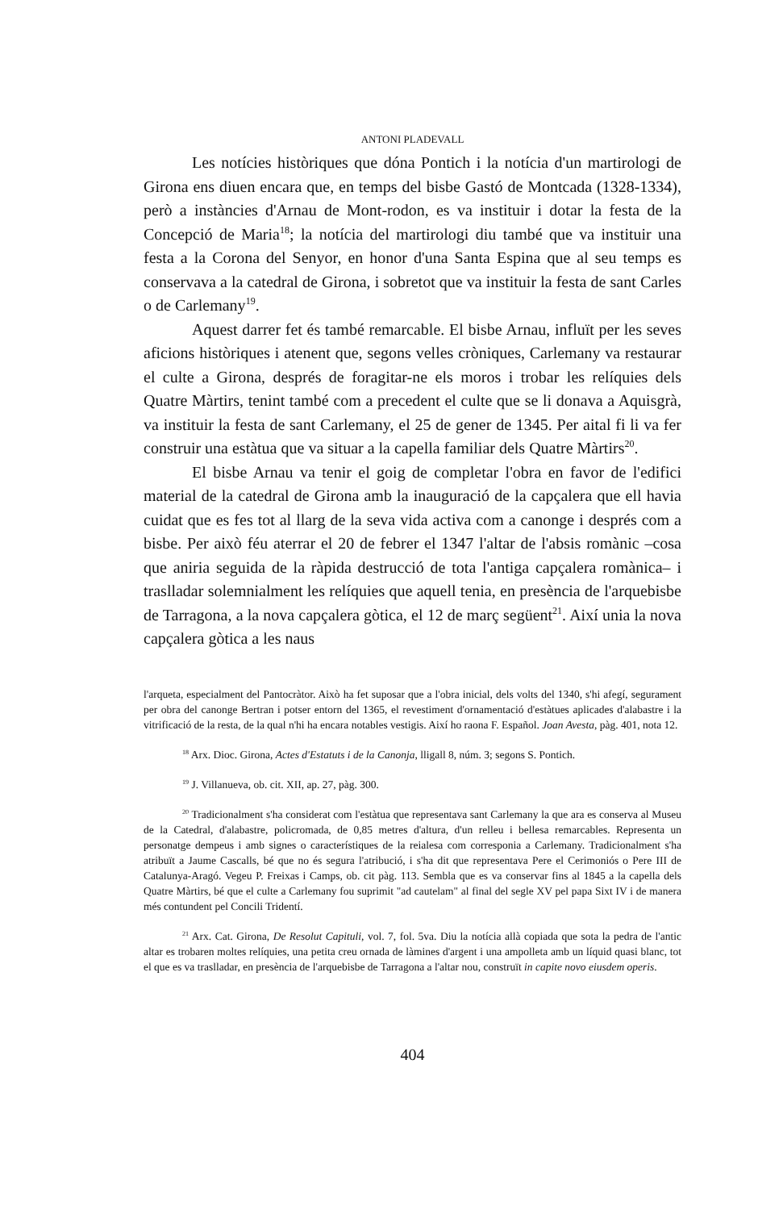ANTONI PLADEVALL
Les notícies històriques que dóna Pontich i la notícia d'un martirologi de Girona ens diuen encara que, en temps del bisbe Gastó de Montcada (1328-1334), però a instàncies d'Arnau de Mont-rodon, es va instituir i dotar la festa de la Concepció de Maria<sup>18</sup>; la notícia del martirologi diu també que va instituir una festa a la Corona del Senyor, en honor d'una Santa Espina que al seu temps es conservava a la catedral de Girona, i sobretot que va instituir la festa de sant Carles o de Carlemany<sup>19</sup>.
Aquest darrer fet és també remarcable. El bisbe Arnau, influït per les seves aficions històriques i atenent que, segons velles cròniques, Carlemany va restaurar el culte a Girona, després de foragitar-ne els moros i trobar les relíquies dels Quatre Màrtirs, tenint també com a precedent el culte que se li donava a Aquisgrà, va instituir la festa de sant Carlemany, el 25 de gener de 1345. Per aital fi li va fer construir una estàtua que va situar a la capella familiar dels Quatre Màrtirs<sup>20</sup>.
El bisbe Arnau va tenir el goig de completar l'obra en favor de l'edifici material de la catedral de Girona amb la inauguració de la capçalera que ell havia cuidat que es fes tot al llarg de la seva vida activa com a canonge i després com a bisbe. Per això féu aterrar el 20 de febrer el 1347 l'altar de l'absis romànic –cosa que aniria seguida de la ràpida destrucció de tota l'antiga capçalera romànica– i traslladar solemnialment les relíquies que aquell tenia, en presència de l'arquebisbe de Tarragona, a la nova capçalera gòtica, el 12 de març següent<sup>21</sup>. Així unia la nova capçalera gòtica a les naus
l'arqueta, especialment del Pantocràtor. Això ha fet suposar que a l'obra inicial, dels volts del 1340, s'hi afegí, segurament per obra del canonge Bertran i potser entorn del 1365, el revestiment d'ornamentació d'estàtues aplicades d'alabastre i la vitrificació de la resta, de la qual n'hi ha encara notables vestigis. Així ho raona F. Español. Joan Avesta, pàg. 401, nota 12.
<sup>18</sup> Arx. Dioc. Girona, Actes d'Estatuts i de la Canonja, lligall 8, núm. 3; segons S. Pontich.
<sup>19</sup> J. Villanueva, ob. cit. XII, ap. 27, pàg. 300.
<sup>20</sup> Tradicionalment s'ha considerat com l'estàtua que representava sant Carlemany la que ara es conserva al Museu de la Catedral, d'alabastre, policromada, de 0,85 metres d'altura, d'un relleu i bellesa remarcables. Representa un personatge dempeus i amb signes o característiques de la reialesa com corresponia a Carlemany. Tradicionalment s'ha atribuït a Jaume Cascalls, bé que no és segura l'atribució, i s'ha dit que representava Pere el Cerimoniós o Pere III de Catalunya-Aragó. Vegeu P. Freixas i Camps, ob. cit pàg. 113. Sembla que es va conservar fins al 1845 a la capella dels Quatre Màrtirs, bé que el culte a Carlemany fou suprimit "ad cautelam" al final del segle XV pel papa Sixt IV i de manera més contundent pel Concili Tridentí.
<sup>21</sup> Arx. Cat. Girona, De Resolut Capituli, vol. 7, fol. 5va. Diu la notícia allà copiada que sota la pedra de l'antic altar es trobaren moltes relíquies, una petita creu ornada de làmines d'argent i una ampolleta amb un líquid quasi blanc, tot el que es va traslladar, en presència de l'arquebisbe de Tarragona a l'altar nou, construït in capite novo eiusdem operis.
404